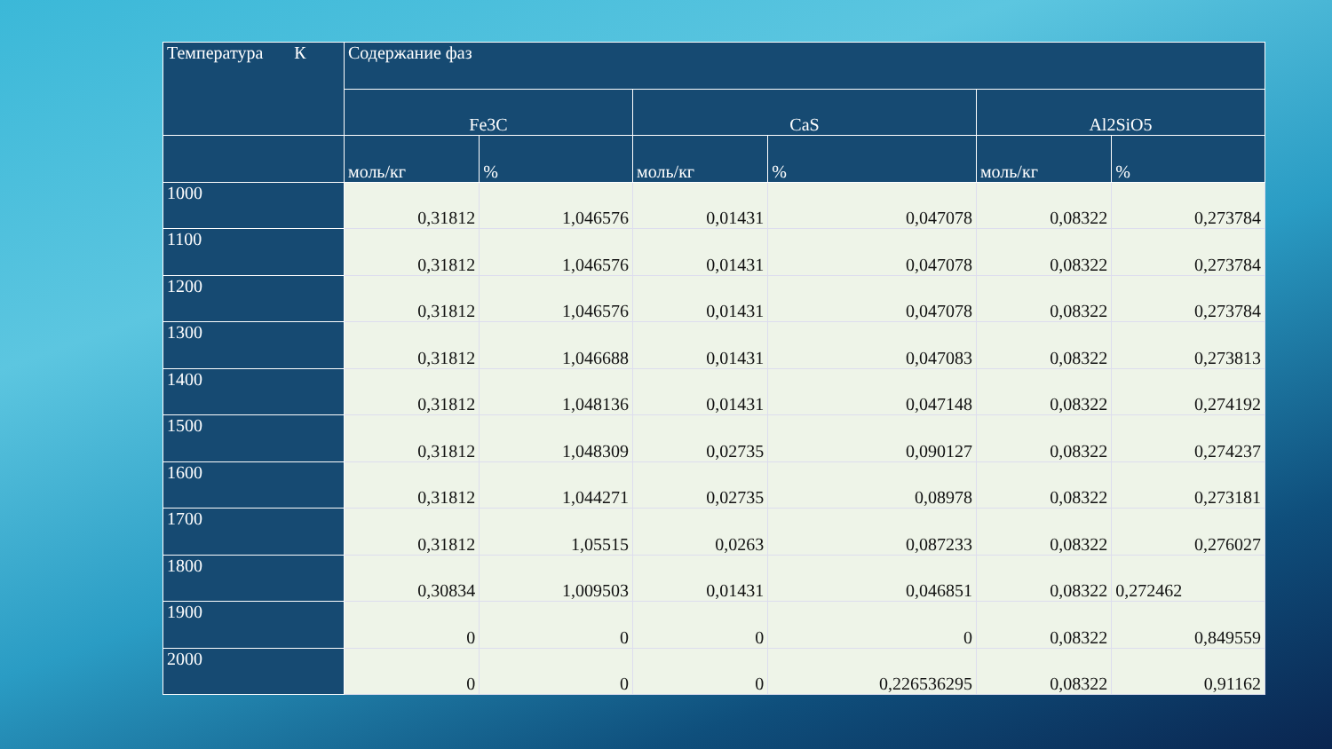| Температура К | Содержание фаз | | | | | |
| --- | --- | --- | --- | --- | --- | --- |
| | Fe3C | | CaS | | Al2SiO5 | |
| | моль/кг | % | моль/кг | % | моль/кг | % |
| 1000 | 0,31812 | 1,046576 | 0,01431 | 0,047078 | 0,08322 | 0,273784 |
| 1100 | 0,31812 | 1,046576 | 0,01431 | 0,047078 | 0,08322 | 0,273784 |
| 1200 | 0,31812 | 1,046576 | 0,01431 | 0,047078 | 0,08322 | 0,273784 |
| 1300 | 0,31812 | 1,046688 | 0,01431 | 0,047083 | 0,08322 | 0,273813 |
| 1400 | 0,31812 | 1,048136 | 0,01431 | 0,047148 | 0,08322 | 0,274192 |
| 1500 | 0,31812 | 1,048309 | 0,02735 | 0,090127 | 0,08322 | 0,274237 |
| 1600 | 0,31812 | 1,044271 | 0,02735 | 0,08978 | 0,08322 | 0,273181 |
| 1700 | 0,31812 | 1,05515 | 0,0263 | 0,087233 | 0,08322 | 0,276027 |
| 1800 | 0,30834 | 1,009503 | 0,01431 | 0,046851 | 0,08322 | 0,272462 |
| 1900 | 0 | 0 | 0 | 0 | 0,08322 | 0,849559 |
| 2000 | 0 | 0 | 0 | 0,226536295 | 0,08322 | 0,91162 |